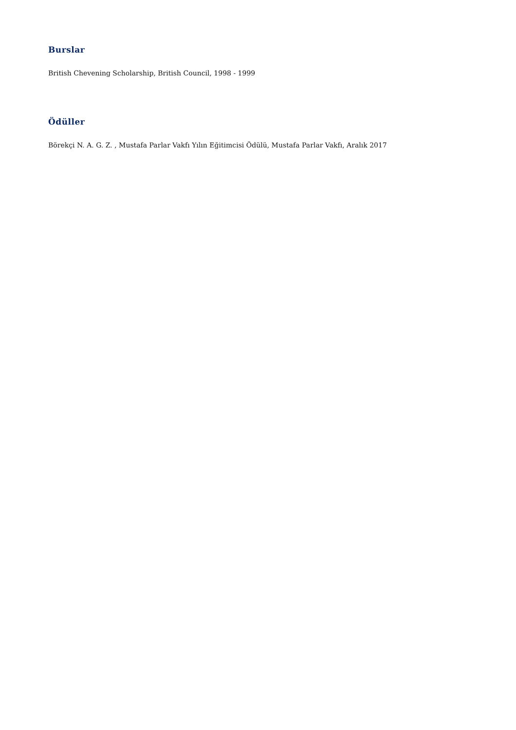Burslar
British Chevening Scholarship, British Council, 1998 - 1999
Ödüller
Börekçi N. A. G. Z. , Mustafa Parlar Vakfı Yılın Eğitimcisi Ödülü, Mustafa Parlar Vakfı, Aralık 2017